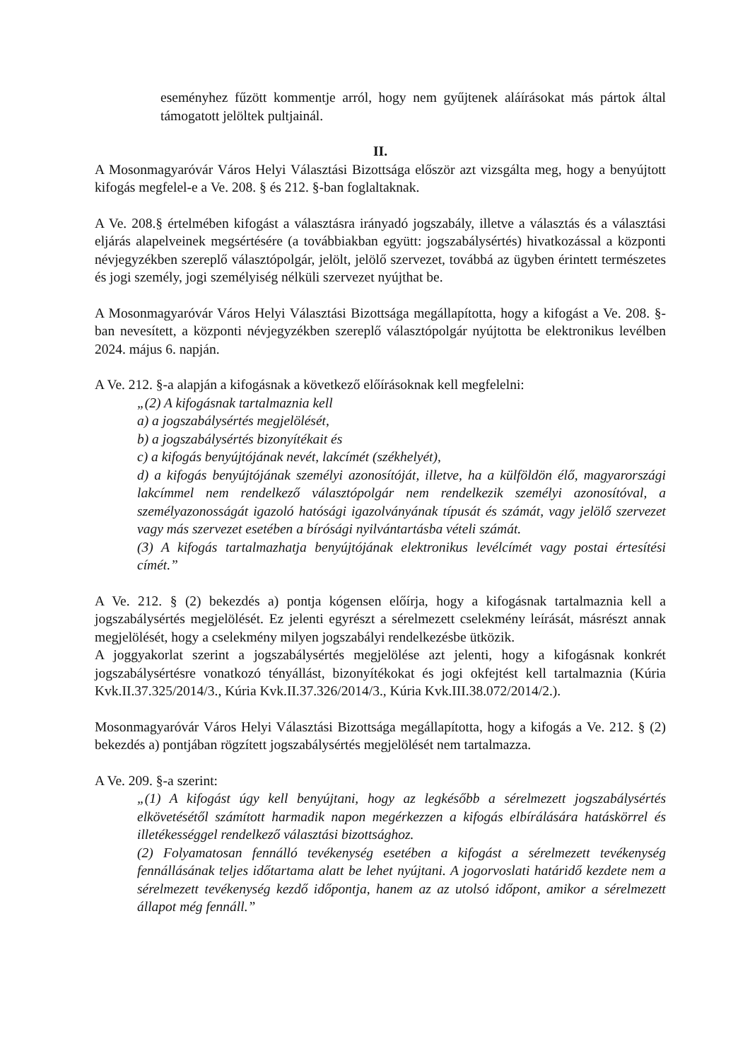eseményhez fűzött kommentje arról, hogy nem gyűjtenek aláírásokat más pártok által támogatott jelöltek pultjainál.
II.
A Mosonmagyaróvár Város Helyi Választási Bizottsága először azt vizsgálta meg, hogy a benyújtott kifogás megfelel-e a Ve. 208. § és 212. §-ban foglaltaknak.
A Ve. 208.§ értelmében kifogást a választásra irányadó jogszabály, illetve a választás és a választási eljárás alapelveinek megsértésére (a továbbiakban együtt: jogszabálysértés) hivatkozással a központi névjegyzékben szereplő választópolgár, jelölt, jelölő szervezet, továbbá az ügyben érintett természetes és jogi személy, jogi személyiség nélküli szervezet nyújthat be.
A Mosonmagyaróvár Város Helyi Választási Bizottsága megállapította, hogy a kifogást a Ve. 208. §-ban nevesített, a központi névjegyzékben szereplő választópolgár nyújtotta be elektronikus levélben 2024. május 6. napján.
A Ve. 212. §-a alapján a kifogásnak a következő előírásoknak kell megfelelni:
„(2) A kifogásnak tartalmaznia kell
a) a jogszabálysértés megjelölését,
b) a jogszabálysértés bizonyítékait és
c) a kifogás benyújtójának nevét, lakcímét (székhelyét),
d) a kifogás benyújtójának személyi azonosítóját, illetve, ha a külföldön élő, magyarországi lakcímmel nem rendelkező választópolgár nem rendelkezik személyi azonosítóval, a személyazonosságát igazoló hatósági igazolványának típusát és számát, vagy jelölő szervezet vagy más szervezet esetében a bírósági nyilvántartásba vételi számát.
(3) A kifogás tartalmazhatja benyújtójának elektronikus levélcímét vagy postai értesítési címét.”
A Ve. 212. § (2) bekezdés a) pontja kógensen előírja, hogy a kifogásnak tartalmaznia kell a jogszabálysértés megjelölését. Ez jelenti egyrészt a sérelmezett cselekmény leírását, másrészt annak megjelölését, hogy a cselekmény milyen jogszabályi rendelkezésbe ütközik.
A joggyakorlat szerint a jogszabálysértés megjelölése azt jelenti, hogy a kifogásnak konkrét jogszabálysértésre vonatkozó tényállást, bizonyítékokat és jogi okfejtést kell tartalmaznia (Kúria Kvk.II.37.325/2014/3., Kúria Kvk.II.37.326/2014/3., Kúria Kvk.III.38.072/2014/2.).
Mosonmagyaróvár Város Helyi Választási Bizottsága megállapította, hogy a kifogás a Ve. 212. § (2) bekezdés a) pontjában rögzített jogszabálysértés megjelölését nem tartalmazza.
A Ve. 209. §-a szerint:
„(1) A kifogást úgy kell benyújtani, hogy az legkésőbb a sérelmezett jogszabálysértés elkövetésétől számított harmadik napon megérkezzen a kifogás elbírálására hatáskörrel és illetékességgel rendelkező választási bizottsághoz.
(2) Folyamatosan fennálló tevékenység esetében a kifogást a sérelmezett tevékenység fennállásának teljes időtartama alatt be lehet nyújtani. A jogorvoslati határidő kezdete nem a sérelmezett tevékenység kezdő időpontja, hanem az az utolsó időpont, amikor a sérelmezett állapot még fennáll.”